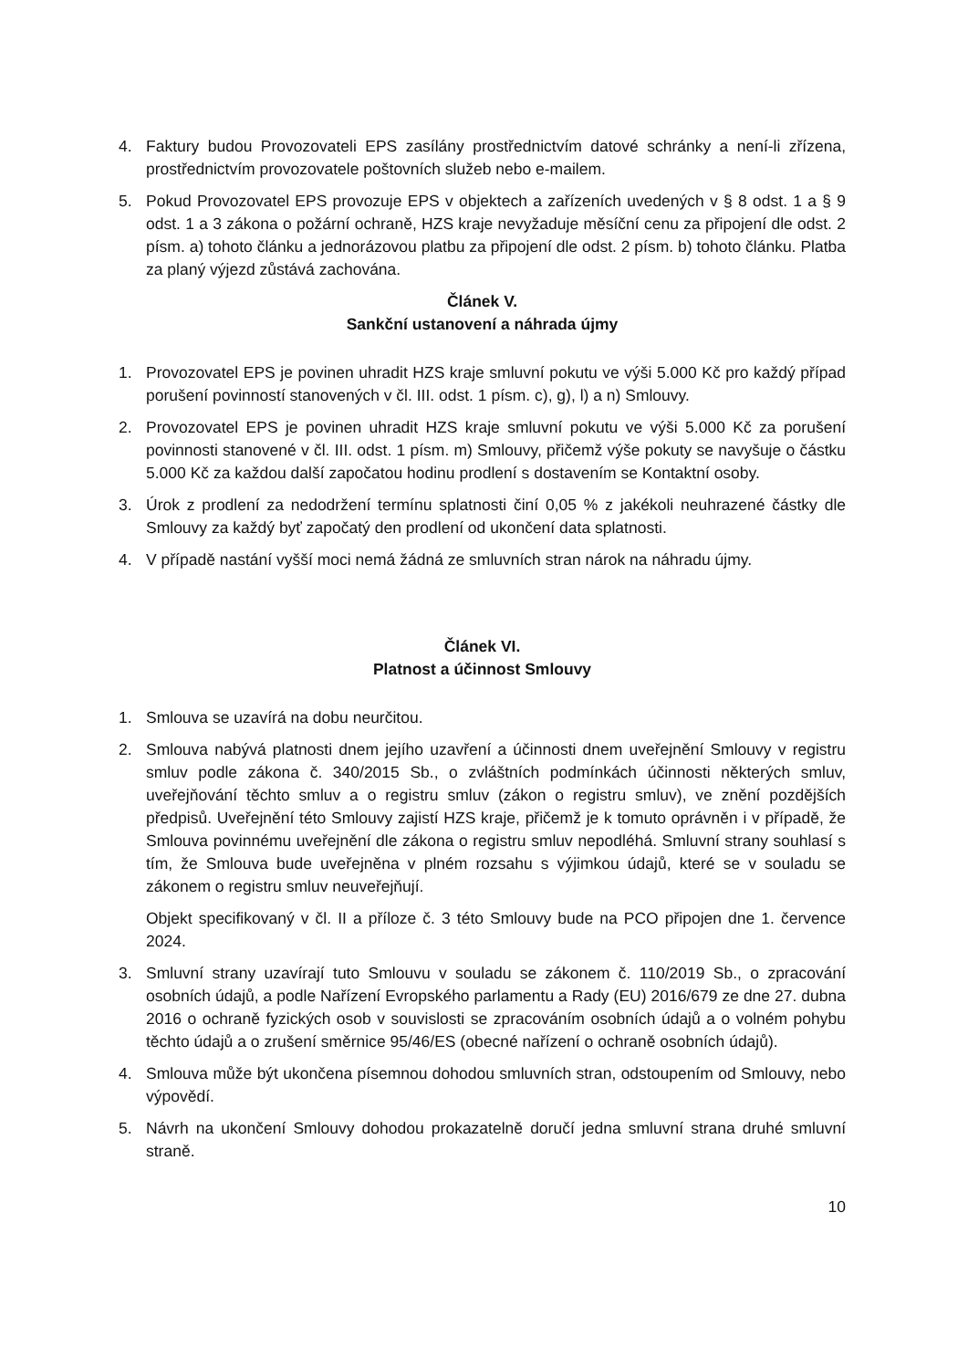4. Faktury budou Provozovateli EPS zasílány prostřednictvím datové schránky a není-li zřízena, prostřednictvím provozovatele poštovních služeb nebo e-mailem.
5. Pokud Provozovatel EPS provozuje EPS v objektech a zařízeních uvedených v § 8 odst. 1 a § 9 odst. 1 a 3 zákona o požární ochraně, HZS kraje nevyžaduje měsíční cenu za připojení dle odst. 2 písm. a) tohoto článku a jednorázovou platbu za připojení dle odst. 2 písm. b) tohoto článku. Platba za planý výjezd zůstává zachována.
Článek V.
Sankční ustanovení a náhrada újmy
1. Provozovatel EPS je povinen uhradit HZS kraje smluvní pokutu ve výši 5.000 Kč pro každý případ porušení povinností stanovených v čl. III. odst. 1 písm. c), g), l) a n) Smlouvy.
2. Provozovatel EPS je povinen uhradit HZS kraje smluvní pokutu ve výši 5.000 Kč za porušení povinnosti stanovené v čl. III. odst. 1 písm. m) Smlouvy, přičemž výše pokuty se navyšuje o částku 5.000 Kč za každou další započatou hodinu prodlení s dostavením se Kontaktní osoby.
3. Úrok z prodlení za nedodržení termínu splatnosti činí 0,05 % z jakékoli neuhrazené částky dle Smlouvy za každý byť započatý den prodlení od ukončení data splatnosti.
4. V případě nastání vyšší moci nemá žádná ze smluvních stran nárok na náhradu újmy.
Článek VI.
Platnost a účinnost Smlouvy
1. Smlouva se uzavírá na dobu neurčitou.
2. Smlouva nabývá platnosti dnem jejího uzavření a účinnosti dnem uveřejnění Smlouvy v registru smluv podle zákona č. 340/2015 Sb., o zvláštních podmínkách účinnosti některých smluv, uveřejňování těchto smluv a o registru smluv (zákon o registru smluv), ve znění pozdějších předpisů. Uveřejnění této Smlouvy zajistí HZS kraje, přičemž je k tomuto oprávněn i v případě, že Smlouva povinnému uveřejnění dle zákona o registru smluv nepodléhá. Smluvní strany souhlasí s tím, že Smlouva bude uveřejněna v plném rozsahu s výjimkou údajů, které se v souladu se zákonem o registru smluv neuveřejňují.
Objekt specifikovaný v čl. II a příloze č. 3 této Smlouvy bude na PCO připojen dne 1. července 2024.
3. Smluvní strany uzavírají tuto Smlouvu v souladu se zákonem č. 110/2019 Sb., o zpracování osobních údajů, a podle Nařízení Evropského parlamentu a Rady (EU) 2016/679 ze dne 27. dubna 2016 o ochraně fyzických osob v souvislosti se zpracováním osobních údajů a o volném pohybu těchto údajů a o zrušení směrnice 95/46/ES (obecné nařízení o ochraně osobních údajů).
4. Smlouva může být ukončena písemnou dohodou smluvních stran, odstoupením od Smlouvy, nebo výpovědí.
5. Návrh na ukončení Smlouvy dohodou prokazatelně doručí jedna smluvní strana druhé smluvní straně.
10